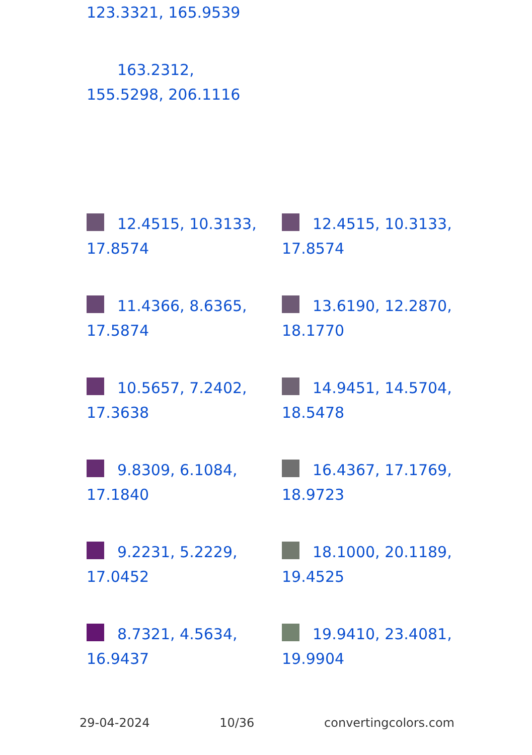123.3321, 165.9539
163.2312, 155.5298, 206.1116
12.4515, 10.3133, 17.8574
12.4515, 10.3133, 17.8574
11.4366, 8.6365, 17.5874
13.6190, 12.2870, 18.1770
10.5657, 7.2402, 17.3638
14.9451, 14.5704, 18.5478
9.8309, 6.1084, 17.1840
16.4367, 17.1769, 18.9723
9.2231, 5.2229, 17.0452
18.1000, 20.1189, 19.4525
8.7321, 4.5634, 16.9437
19.9410, 23.4081, 19.9904
29-04-2024 10/36 convertingcolors.com